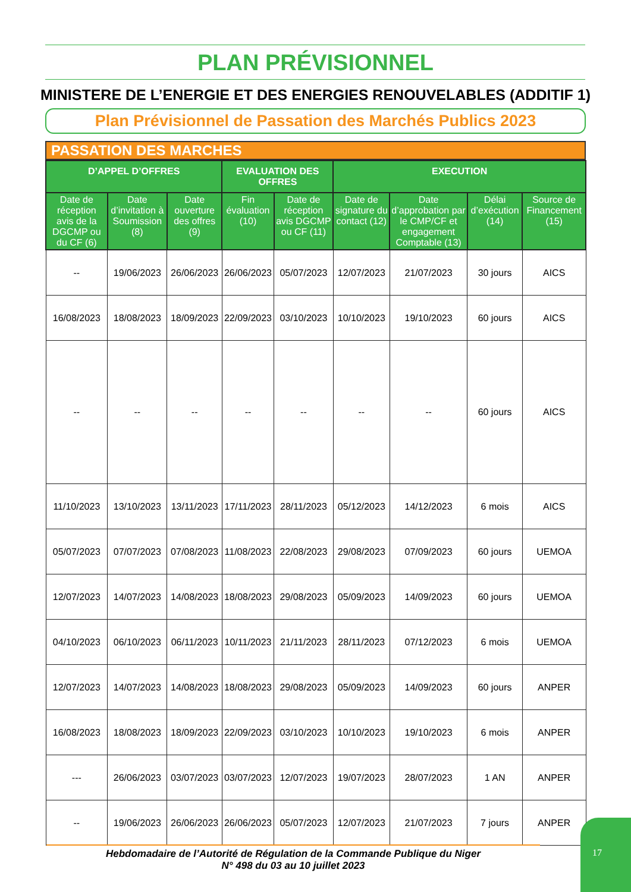PLAN PRÉVISIONNEL
MINISTERE DE L’ENERGIE ET DES ENERGIES RENOUVELABLES (ADDITIF 1)
Plan Prévisionnel de Passation des Marchés Publics 2023
PASSATION DES MARCHES
| D’APPEL D’OFFRES | | | EVALUATION DES OFFRES | | EXECUTION | | | |
| --- | --- | --- | --- | --- | --- | --- | --- | --- |
| Date de réception avis de la DGCMP ou du CF (6) | Date d’invitation à Soumission (8) | Date ouverture des offres (9) | Fin évaluation (10) | Date de réception avis DGCMP ou CF (11) | Date de signature du contact (12) | Date d’approbation par le CMP/CF et engagement Comptable (13) | Délai d’exécution (14) | Source de Financement (15) |
| -- | 19/06/2023 | 26/06/2023 | 26/06/2023 | 05/07/2023 | 12/07/2023 | 21/07/2023 | 30 jours | AICS |
| 16/08/2023 | 18/08/2023 | 18/09/2023 | 22/09/2023 | 03/10/2023 | 10/10/2023 | 19/10/2023 | 60 jours | AICS |
| -- | -- | -- | -- | -- | -- | -- | 60 jours | AICS |
| 11/10/2023 | 13/10/2023 | 13/11/2023 | 17/11/2023 | 28/11/2023 | 05/12/2023 | 14/12/2023 | 6 mois | AICS |
| 05/07/2023 | 07/07/2023 | 07/08/2023 | 11/08/2023 | 22/08/2023 | 29/08/2023 | 07/09/2023 | 60 jours | UEMOA |
| 12/07/2023 | 14/07/2023 | 14/08/2023 | 18/08/2023 | 29/08/2023 | 05/09/2023 | 14/09/2023 | 60 jours | UEMOA |
| 04/10/2023 | 06/10/2023 | 06/11/2023 | 10/11/2023 | 21/11/2023 | 28/11/2023 | 07/12/2023 | 6 mois | UEMOA |
| 12/07/2023 | 14/07/2023 | 14/08/2023 | 18/08/2023 | 29/08/2023 | 05/09/2023 | 14/09/2023 | 60 jours | ANPER |
| 16/08/2023 | 18/08/2023 | 18/09/2023 | 22/09/2023 | 03/10/2023 | 10/10/2023 | 19/10/2023 | 6 mois | ANPER |
| --- | 26/06/2023 | 03/07/2023 | 03/07/2023 | 12/07/2023 | 19/07/2023 | 28/07/2023 | 1 AN | ANPER |
| -- | 19/06/2023 | 26/06/2023 | 26/06/2023 | 05/07/2023 | 12/07/2023 | 21/07/2023 | 7 jours | ANPER |
Hebdomadaire de l’Autorité de Régulation de la Commande Publique du Niger
N° 498 du 03 au 10 juillet 2023
17